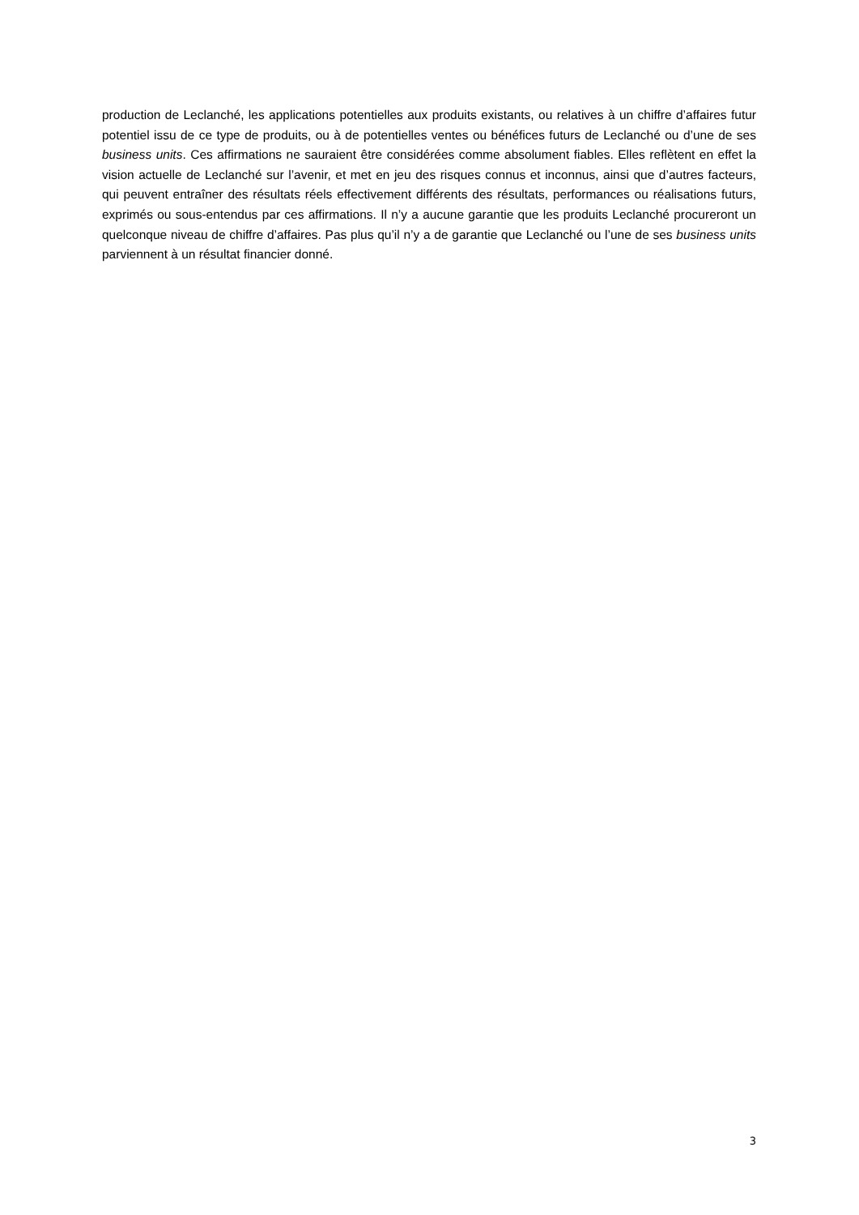production de Leclanché, les applications potentielles aux produits existants, ou relatives à un chiffre d’affaires futur potentiel issu de ce type de produits, ou à de potentielles ventes ou bénéfices futurs de Leclanché ou d’une de ses business units. Ces affirmations ne sauraient être considérées comme absolument fiables. Elles reflètent en effet la vision actuelle de Leclanché sur l’avenir, et met en jeu des risques connus et inconnus, ainsi que d’autres facteurs, qui peuvent entraîner des résultats réels effectivement différents des résultats, performances ou réalisations futurs, exprimés ou sous-entendus par ces affirmations. Il n’y a aucune garantie que les produits Leclanché procureront un quelconque niveau de chiffre d’affaires. Pas plus qu’il n’y a de garantie que Leclanché ou l’une de ses business units parviennent à un résultat financier donné.
3